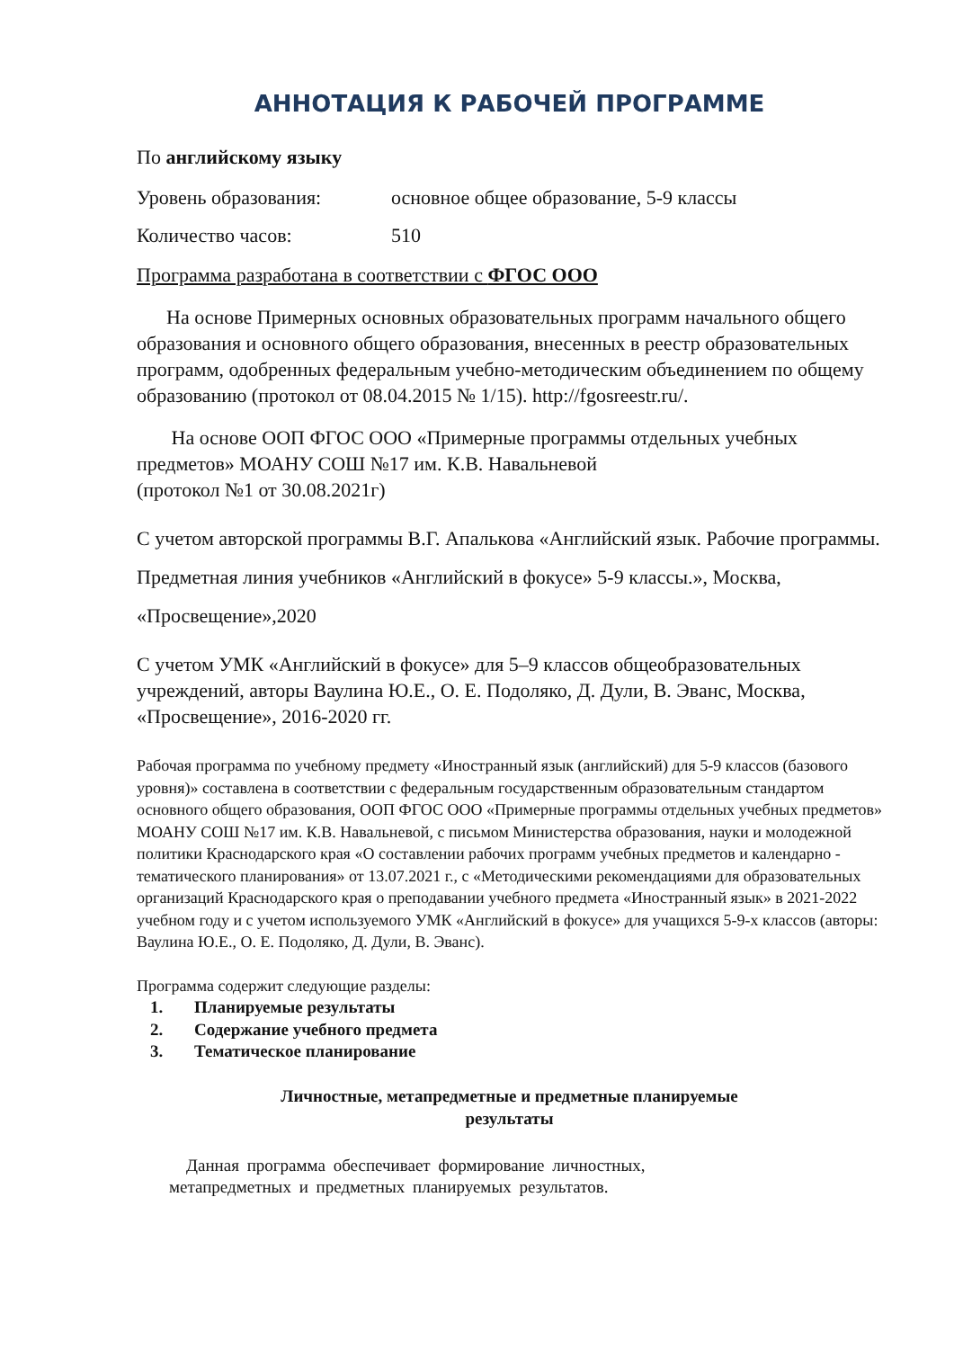АННОТАЦИЯ К РАБОЧЕЙ ПРОГРАММЕ
По английскому языку
Уровень образования: основное общее образование, 5-9 классы
Количество часов: 510
Программа разработана в соответствии с ФГОС ООО
  На основе Примерных основных образовательных программ начального общего образования и основного общего образования, внесенных в реестр образовательных программ, одобренных федеральным учебно-методическим объединением по общему образованию (протокол от 08.04.2015 № 1/15). http://fgosreestr.ru/.
   На основе ООП ФГОС ООО «Примерные программы отдельных учебных предметов» МОАНУ СОШ №17 им. К.В. Навальневой
(протокол №1 от 30.08.2021г)
С учетом авторской программы В.Г. Апалькова «Английский язык. Рабочие программы. Предметная линия учебников «Английский в фокусе» 5-9 классы.», Москва, «Просвещение»,2020
С учетом УМК «Английский в фокусе» для 5–9 классов общеобразовательных учреждений, авторы Ваулина Ю.Е., О. Е. Подоляко, Д. Дули, В. Эванс, Москва, «Просвещение», 2016-2020 гг.
Рабочая программа по учебному предмету «Иностранный язык (английский) для 5-9 классов (базового уровня)» составлена в соответствии с федеральным государственным образовательным стандартом основного общего образования, ООП ФГОС ООО «Примерные программы отдельных учебных предметов» МОАНУ СОШ №17 им. К.В. Навальневой, с письмом Министерства образования, науки и молодежной политики Краснодарского края «О составлении рабочих программ учебных предметов и календарно - тематического планирования» от 13.07.2021 г., с «Методическими рекомендациями для образовательных организаций Краснодарского края о преподавании учебного предмета «Иностранный язык» в 2021-2022 учебном году и с учетом используемого УМК «Английский в фокусе» для учащихся 5-9-х классов (авторы: Ваулина Ю.Е., О. Е. Подоляко, Д. Дули, В. Эванс).
Программа содержит следующие разделы:
1. Планируемые результаты
2. Содержание учебного предмета
3. Тематическое планирование
Личностные, метапредметные и предметные планируемые
результаты
 Данная программа обеспечивает формирование личностных,
метапредметных и предметных планируемых результатов.